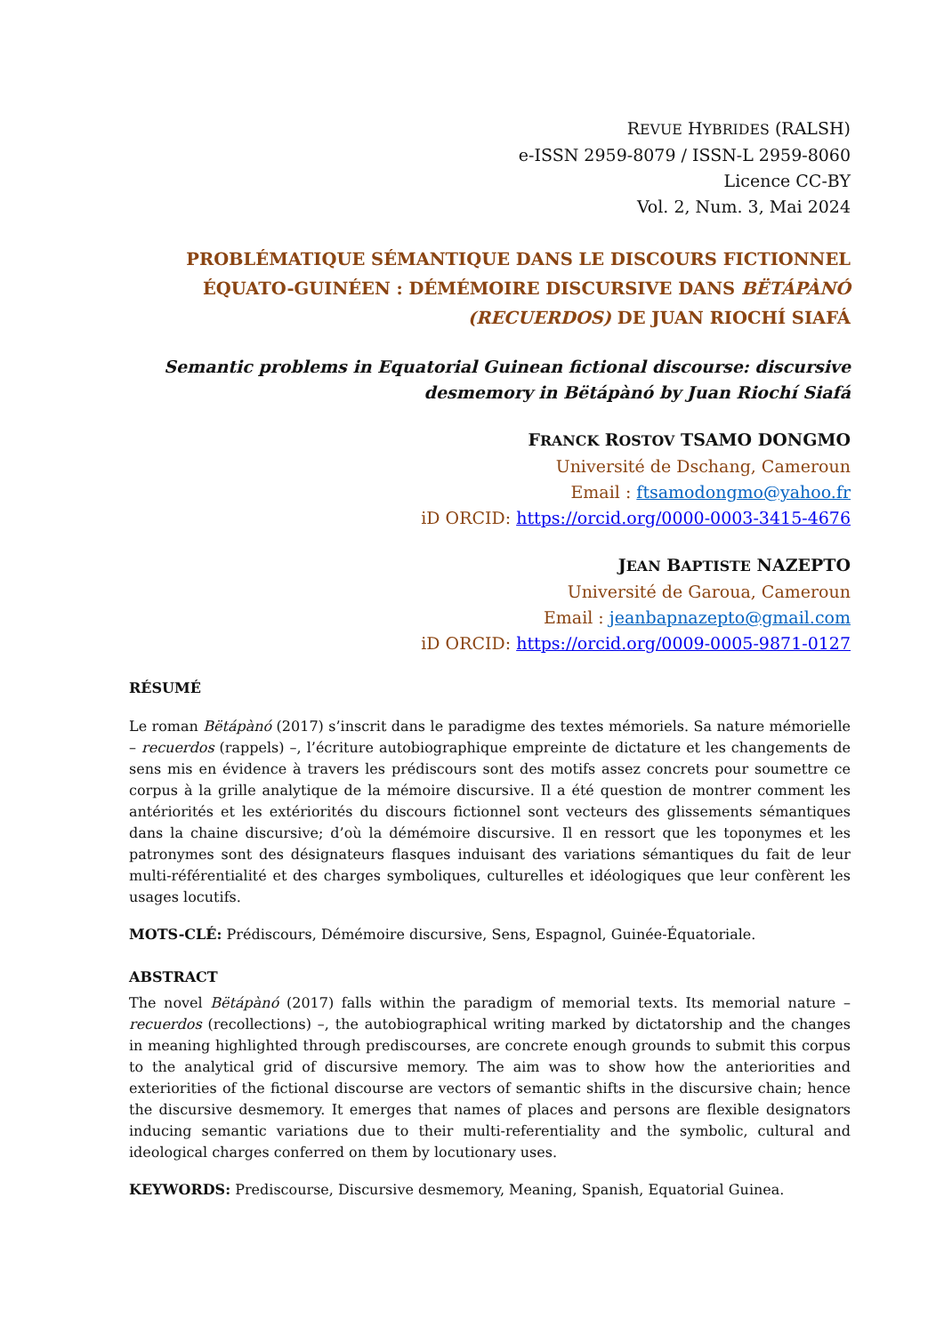REVUE HYBRIDES (RALSH)
e-ISSN 2959-8079 / ISSN-L 2959-8060
Licence CC-BY
Vol. 2, Num. 3, Mai 2024
PROBLÉMATIQUE SÉMANTIQUE DANS LE DISCOURS FICTIONNEL ÉQUATO-GUINÉEN : DÉMÉMOIRE DISCURSIVE DANS BËTÁPÀNÓ (RECUERDOS) DE JUAN RIOCHÍ SIAFÁ
Semantic problems in Equatorial Guinean fictional discourse: discursive desmemory in Bëtápànó by Juan Riochí Siafá
FRANCK ROSTOV TSAMO DONGMO
Université de Dschang, Cameroun
Email : ftsamodongmo@yahoo.fr
iD ORCID: https://orcid.org/0000-0003-3415-4676
JEAN BAPTISTE NAZEPTO
Université de Garoua, Cameroun
Email : jeanbapnazepto@gmail.com
iD ORCID: https://orcid.org/0009-0005-9871-0127
RÉSUMÉ
Le roman Bëtápànó (2017) s’inscrit dans le paradigme des textes mémoriels. Sa nature mémorielle – recuerdos (rappels) –, l’écriture autobiographique empreinte de dictature et les changements de sens mis en évidence à travers les prédiscours sont des motifs assez concrets pour soumettre ce corpus à la grille analytique de la mémoire discursive. Il a été question de montrer comment les antériorités et les extériorités du discours fictionnel sont vecteurs des glissements sémantiques dans la chaine discursive; d’où la démémoire discursive. Il en ressort que les toponymes et les patronymes sont des désignateurs flasques induisant des variations sémantiques du fait de leur multi-référentialité et des charges symboliques, culturelles et idéologiques que leur confèrent les usages locutifs.
MOTS-CLÉ: Prédiscours, Démémoire discursive, Sens, Espagnol, Guinée-Équatoriale.
ABSTRACT
The novel Bëtápànó (2017) falls within the paradigm of memorial texts. Its memorial nature –recuerdos (recollections) –, the autobiographical writing marked by dictatorship and the changes in meaning highlighted through prediscourses, are concrete enough grounds to submit this corpus to the analytical grid of discursive memory. The aim was to show how the anteriorities and exteriorities of the fictional discourse are vectors of semantic shifts in the discursive chain; hence the discursive desmemory. It emerges that names of places and persons are flexible designators inducing semantic variations due to their multi-referentiality and the symbolic, cultural and ideological charges conferred on them by locutionary uses.
KEYWORDS: Prediscourse, Discursive desmemory, Meaning, Spanish, Equatorial Guinea.